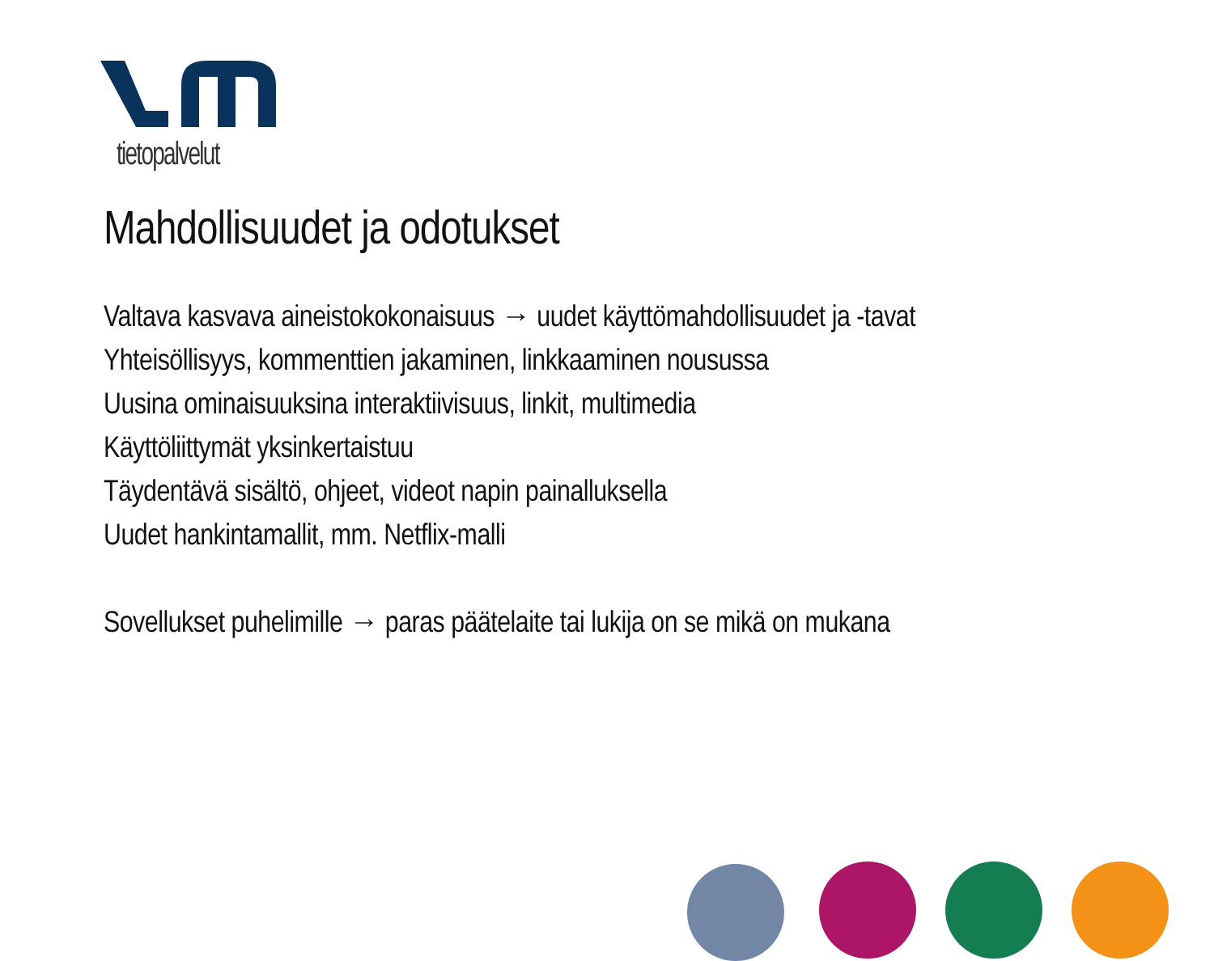tietopalvelut
Mahdollisuudet ja odotukset
Valtava kasvava aineistokokonaisuus → uudet käyttömahdollisuudet ja -tavat
Yhteisöllisyys, kommenttien jakaminen, linkkaaminen nousussa
Uusina ominaisuuksina interaktiivisuus, linkit, multimedia
Käyttöliittymät yksinkertaistuu
Täydentävä sisältö, ohjeet, videot napin painalluksella
Uudet hankintamallit, mm. Netflix-malli
Sovellukset puhelimille → paras päätelaite tai lukija on se mikä on mukana